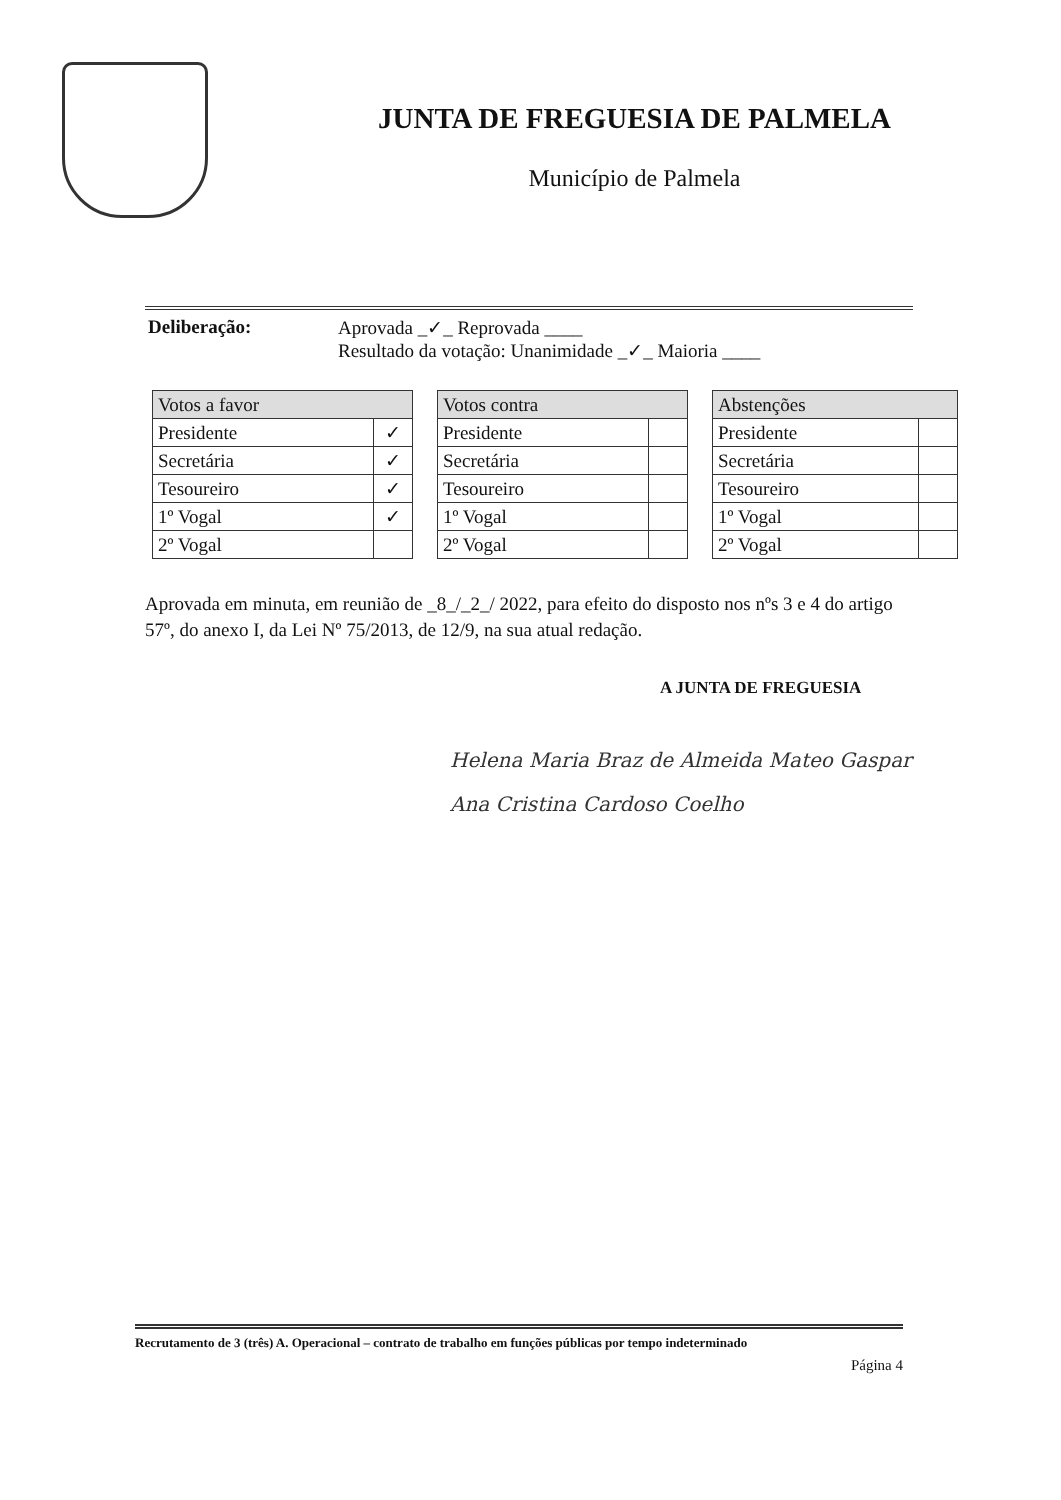JUNTA DE FREGUESIA DE PALMELA
Município de Palmela
Deliberação: Aprovada _✓_ Reprovada ____
Resultado da votação: Unanimidade _✓_ Maioria ____
| Votos a favor | |
| --- | --- |
| Presidente | ✓ |
| Secretária | ✓ |
| Tesoureiro | ✓ |
| 1º Vogal | ✓ |
| 2º Vogal | |
| Votos contra | |
| --- | --- |
| Presidente | |
| Secretária | |
| Tesoureiro | |
| 1º Vogal | |
| 2º Vogal | |
| Abstenções | |
| --- | --- |
| Presidente | |
| Secretária | |
| Tesoureiro | |
| 1º Vogal | |
| 2º Vogal | |
Aprovada em minuta, em reunião de _8_/_2_/ 2022, para efeito do disposto nos nºs 3 e 4 do artigo 57º, do anexo I, da Lei Nº 75/2013, de 12/9, na sua atual redação.
A JUNTA DE FREGUESIA
Helena Maria Braz de Almeida Mateo Gaspar
Ana Cristina Cardoso Coelho
Recrutamento de 3 (três) A. Operacional – contrato de trabalho em funções públicas por tempo indeterminado
Página 4